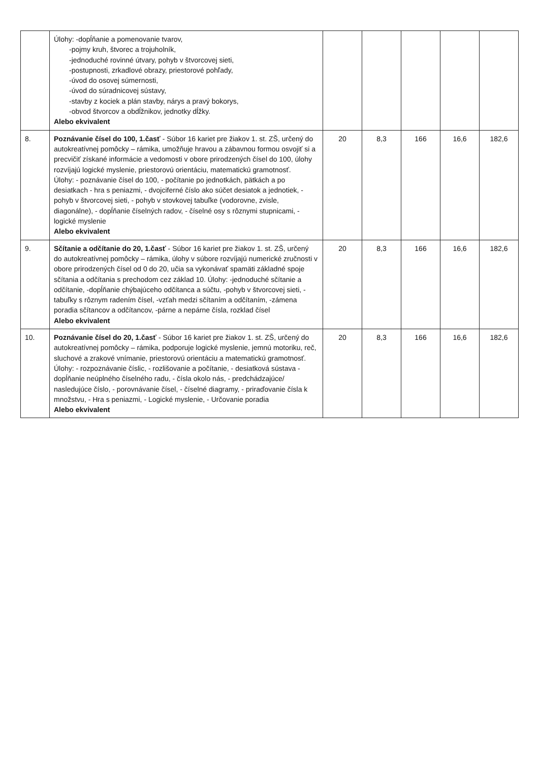| | Úlohy: -dopĺňanie a pomenovanie tvarov, -pojmy kruh, štvorec a trojuholník, -jednoduché rovinné útvary, pohyb v štvorcovej sieti, -postupnosti, zrkadlové obrazy, priestorové pohľady, -úvod do osovej súmernosti, -úvod do súradnicovej sústavy, -stavby z kociek a plán stavby, nárys a pravý bokorys, -obvod štvorcov a obdĺžnikov, jednotky dĺžky. Alebo ekvivalent | | | | | |
| 8. | Poznávanie čísel do 100, 1.časť - Súbor 16 kariet pre žiakov 1. st. ZŠ, určený do autokreatívnej pomôcky – rámika, umožňuje hravou a zábavnou formou osvojiť si a precvičiť získané informácie a vedomosti v obore prirodzených čísel do 100, úlohy rozvíjajú logické myslenie, priestorovú orientáciu, matematickú gramotnosť. Úlohy: - poznávanie čísel do 100, - počítanie po jednotkách, pätkách a po desiatkach - hra s peniazmi, - dvojciferné číslo ako súčet desiatok a jednotiek, - pohyb v štvorcovej sieti, - pohyb v stovkovej tabuľke (vodorovne, zvisle, diagonálne), - dopĺňanie číselných radov, - číselné osy s rôznymi stupnicami, - logické myslenie Alebo ekvivalent | 20 | 8,3 | 166 | 16,6 | 182,6 |
| 9. | Sčítanie a odčítanie do 20, 1.časť - Súbor 16 kariet pre žiakov 1. st. ZŠ, určený do autokreatívnej pomôcky – rámika, úlohy v súbore rozvíjajú numerické zručnosti v obore prirodzených čísel od 0 do 20, učia sa vykonávať spamäti základné spoje sčítania a odčítania s prechodom cez základ 10. Úlohy: -jednoduché sčítanie a odčítanie, -dopĺňanie chýbajúceho odčítanca a súčtu, -pohyb v štvorcovej sieti, -tabuľky s rôznym radením čísel, -vzťah medzi sčítaním a odčítaním, -zámena poradia sčítancov a odčítancov, -párne a nepárne čísla, rozklad čísel Alebo ekvivalent | 20 | 8,3 | 166 | 16,6 | 182,6 |
| 10. | Poznávanie čísel do 20, 1.časť - Súbor 16 kariet pre žiakov 1. st. ZŠ, určený do autokreatívnej pomôcky – rámika, podporuje logické myslenie, jemnú motoriku, reč, sluchové a zrakové vnímanie, priestorovú orientáciu a matematickú gramotnosť. Úlohy: - rozpoznávanie číslic, - rozlišovanie a počítanie, - desiatková sústava - dopĺňanie neúplného číselného radu, - čísla okolo nás, - predchádzajúce/ nasledujúce číslo, - porovnávanie čísel, - číselné diagramy, - priraďovanie čísla k množstvu, - Hra s peniazmi, - Logické myslenie, - Určovanie poradia Alebo ekvivalent | 20 | 8,3 | 166 | 16,6 | 182,6 |